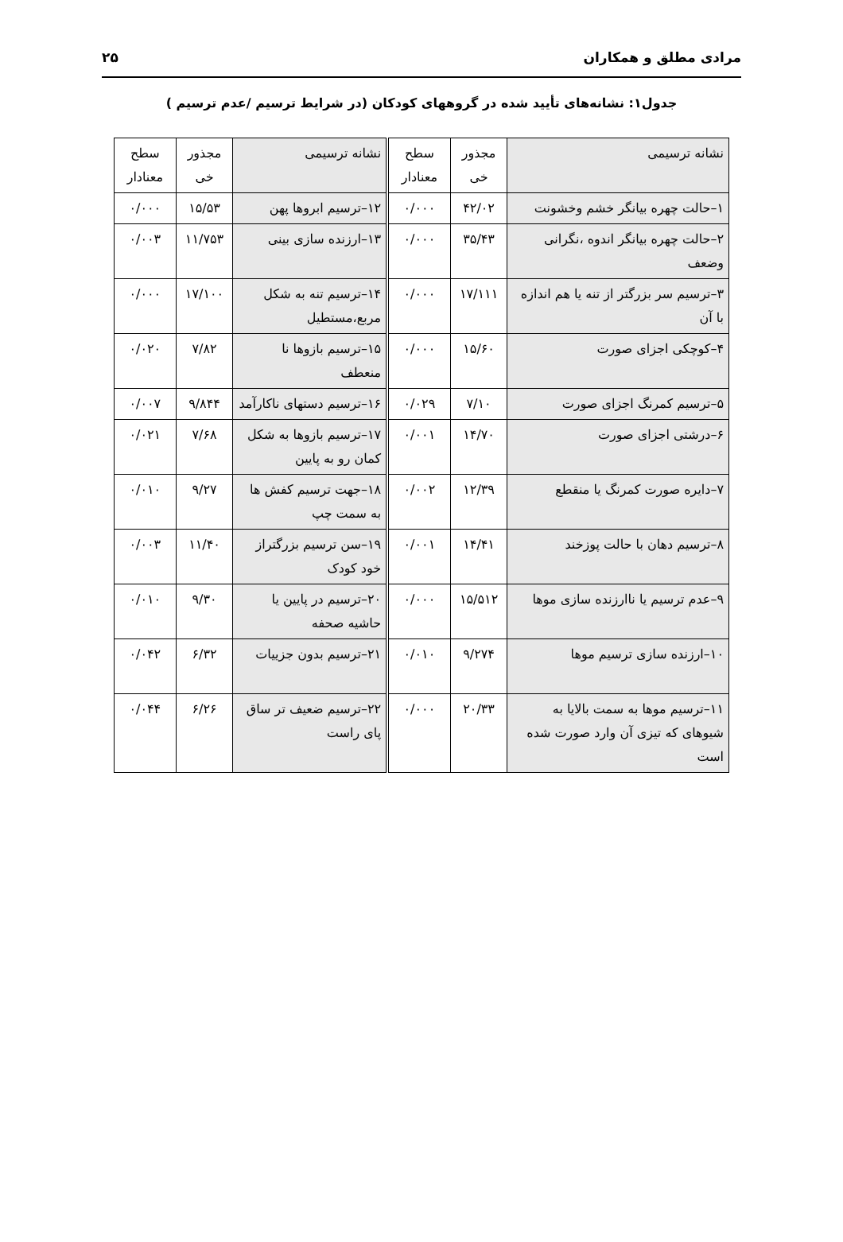مرادی مطلق و همکاران ۲۵
جدول۱: نشانه‌های تأیید شده در گروههای کودکان (در شرایط ترسیم /عدم ترسیم )
| نشانه ترسیمی | مجذور خی | سطح معنادار | نشانه ترسیمی | مجذور خی | سطح معنادار |
| --- | --- | --- | --- | --- | --- |
| ۱–حالت چهره بیانگر خشم وخشونت | ۴۲/۰۲ | ۰/۰۰۰ | ۱۲–ترسیم ابروها پهن | ۱۵/۵۳ | ۰/۰۰۰ |
| ۲–حالت چهره بیانگر اندوه ،نگرانی وضعف | ۳۵/۴۳ | ۰/۰۰۰ | ۱۳–ارزنده سازی بینی | ۱۱/۷۵۳ | ۰/۰۰۳ |
| ۳–ترسیم سر بزرگتر از تنه یا هم اندازه با آن | ۱۷/۱۱۱ | ۰/۰۰۰ | ۱۴–ترسیم تنه به شکل مربع،مستطیل | ۱۷/۱۰۰ | ۰/۰۰۰ |
| ۴–کوچکی اجزای صورت | ۱۵/۶۰ | ۰/۰۰۰ | ۱۵–ترسیم بازوها نا منعطف | ۷/۸۲ | ۰/۰۲۰ |
| ۵–ترسیم کمرنگ اجزای صورت | ۷/۱۰ | ۰/۰۲۹ | ۱۶–ترسیم دستهای ناکارآمد | ۹/۸۴۴ | ۰/۰۰۷ |
| ۶–درشتی اجزای صورت | ۱۴/۷۰ | ۰/۰۰۱ | ۱۷–ترسیم بازوها به شکل کمان رو به پایین | ۷/۶۸ | ۰/۰۲۱ |
| ۷–دایره صورت کمرنگ یا منقطع | ۱۲/۳۹ | ۰/۰۰۲ | ۱۸–جهت ترسیم کفش ها به سمت چپ | ۹/۲۷ | ۰/۰۱۰ |
| ۸–ترسیم دهان با حالت پوزخند | ۱۴/۴۱ | ۰/۰۰۱ | ۱۹–سن ترسیم بزرگتراز خود کودک | ۱۱/۴۰ | ۰/۰۰۳ |
| ۹–عدم ترسیم یا ناارزنده سازی موها | ۱۵/۵۱۲ | ۰/۰۰۰ | ۲۰–ترسیم در پایین یا حاشیه صحفه | ۹/۳۰ | ۰/۰۱۰ |
| ۱۰–ارزنده سازی ترسیم موها | ۹/۲۷۴ | ۰/۰۱۰ | ۲۱–ترسیم بدون جزییات | ۶/۳۲ | ۰/۰۴۲ |
| ۱۱–ترسیم موها به سمت بالایا به شیوهای که تیزی آن وارد صورت شده است | ۲۰/۳۳ | ۰/۰۰۰ | ۲۲–ترسیم ضعیف تر ساق پای راست | ۶/۲۶ | ۰/۰۴۴ |